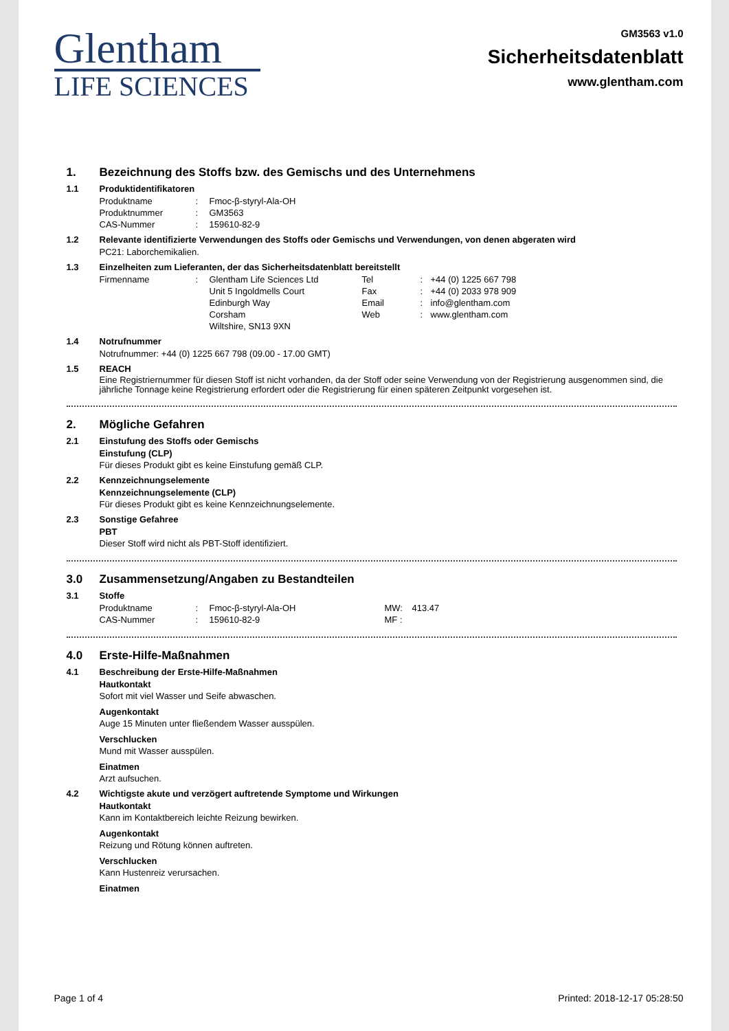Glentham
LIFE SCIENCES
GM3563 v1.0
Sicherheitsdatenblatt
www.glentham.com
1. Bezeichnung des Stoffs bzw. des Gemischs und des Unternehmens
1.1 Produktidentifikatoren
| Produktname | : | Fmoc-β-styryl-Ala-OH |
| Produktnummer | : | GM3563 |
| CAS-Nummer | : | 159610-82-9 |
1.2 Relevante identifizierte Verwendungen des Stoffs oder Gemischs und Verwendungen, von denen abgeraten wird
PC21: Laborchemikalien.
1.3 Einzelheiten zum Lieferanten, der das Sicherheitsdatenblatt bereitstellt
| Firmenname | : | Glentham Life Sciences Ltd Unit 5 Ingoldmells Court Edinburgh Way Corsham Wiltshire, SN13 9XN | Tel Fax Email Web | : : : : | +44 (0) 1225 667 798 +44 (0) 2033 978 909 info@glentham.com www.glentham.com |
1.4 Notrufnummer
Notrufnummer: +44 (0) 1225 667 798 (09.00 - 17.00 GMT)
1.5 REACH
Eine Registriernummer für diesen Stoff ist nicht vorhanden, da der Stoff oder seine Verwendung von der Registrierung ausgenommen sind, die jährliche Tonnage keine Registrierung erfordert oder die Registrierung für einen späteren Zeitpunkt vorgesehen ist.
2. Mögliche Gefahren
2.1 Einstufung des Stoffs oder Gemischs
Einstufung (CLP)
Für dieses Produkt gibt es keine Einstufung gemäß CLP.
2.2 Kennzeichnungselemente
Kennzeichnungselemente (CLP)
Für dieses Produkt gibt es keine Kennzeichnungselemente.
2.3 Sonstige Gefahree
PBT
Dieser Stoff wird nicht als PBT-Stoff identifiziert.
3.0 Zusammensetzung/Angaben zu Bestandteilen
3.1 Stoffe
| Produktname | : | Fmoc-β-styryl-Ala-OH | MW: | 413.47 |
| CAS-Nummer | : | 159610-82-9 | MF : | |
4.0 Erste-Hilfe-Maßnahmen
4.1 Beschreibung der Erste-Hilfe-Maßnahmen
Hautkontakt
Sofort mit viel Wasser und Seife abwaschen.
Augenkontakt
Auge 15 Minuten unter fließendem Wasser ausspülen.
Verschlucken
Mund mit Wasser ausspülen.
Einatmen
Arzt aufsuchen.
4.2 Wichtigste akute und verzögert auftretende Symptome und Wirkungen
Hautkontakt
Kann im Kontaktbereich leichte Reizung bewirken.
Augenkontakt
Reizung und Rötung können auftreten.
Verschlucken
Kann Hustenreiz verursachen.
Einatmen
Page 1 of 4 Printed: 2018-12-17 05:28:50